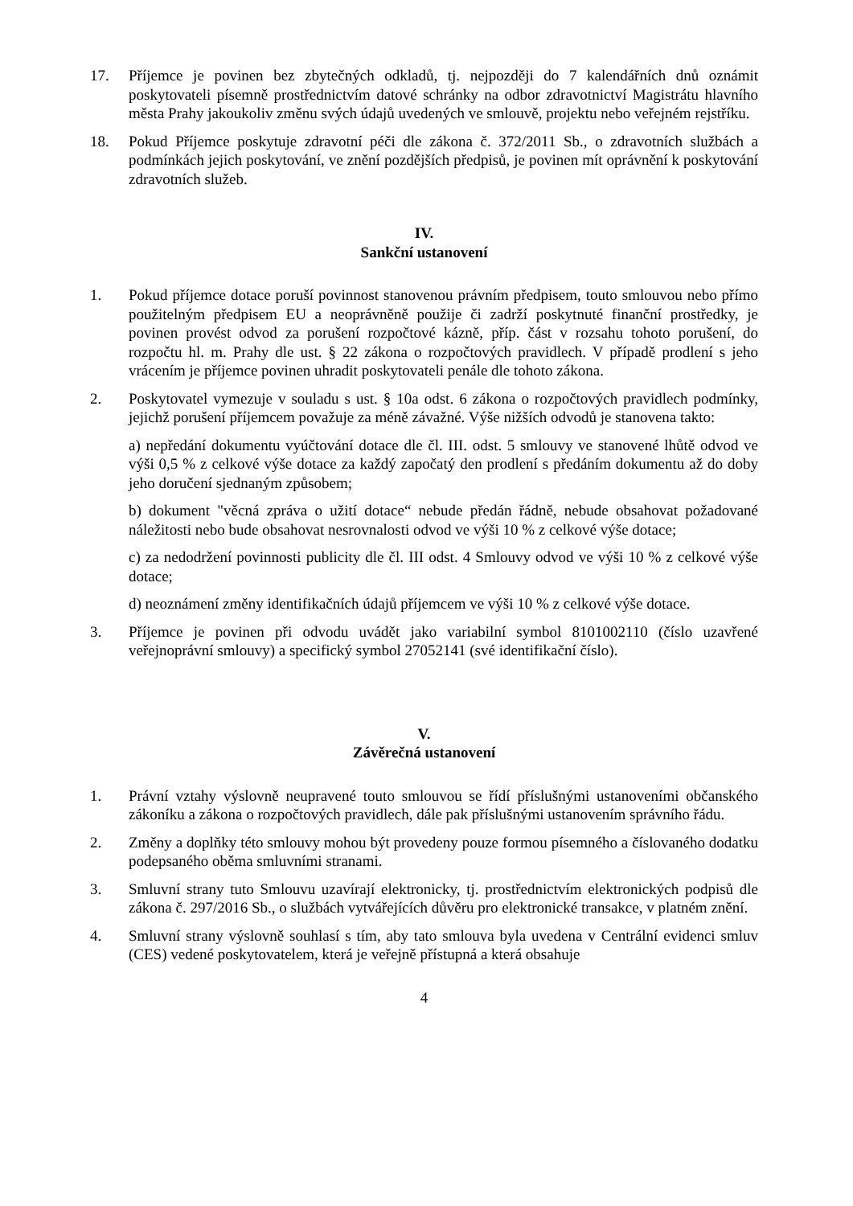17. Příjemce je povinen bez zbytečných odkladů, tj. nejpozději do 7 kalendářních dnů oznámit poskytovateli písemně prostřednictvím datové schránky na odbor zdravotnictví Magistrátu hlavního města Prahy jakoukoliv změnu svých údajů uvedených ve smlouvě, projektu nebo veřejném rejstříku.
18. Pokud Příjemce poskytuje zdravotní péči dle zákona č. 372/2011 Sb., o zdravotních službách a podmínkách jejich poskytování, ve znění pozdějších předpisů, je povinen mít oprávnění k poskytování zdravotních služeb.
IV.
Sankční ustanovení
1. Pokud příjemce dotace poruší povinnost stanovenou právním předpisem, touto smlouvou nebo přímo použitelným předpisem EU a neoprávněně použije či zadrží poskytnuté finanční prostředky, je povinen provést odvod za porušení rozpočtové kázně, příp. část v rozsahu tohoto porušení, do rozpočtu hl. m. Prahy dle ust. § 22 zákona o rozpočtových pravidlech. V případě prodlení s jeho vrácením je příjemce povinen uhradit poskytovateli penále dle tohoto zákona.
2. Poskytovatel vymezuje v souladu s ust. § 10a odst. 6 zákona o rozpočtových pravidlech podmínky, jejichž porušení příjemcem považuje za méně závažné. Výše nižších odvodů je stanovena takto:
a) nepředání dokumentu vyúčtování dotace dle čl. III. odst. 5 smlouvy ve stanovené lhůtě odvod ve výši 0,5 % z celkové výše dotace za každý započatý den prodlení s předáním dokumentu až do doby jeho doručení sjednaným způsobem;
b) dokument "věcná zpráva o užití dotace“ nebude předán řádně, nebude obsahovat požadované náležitosti nebo bude obsahovat nesrovnalosti odvod ve výši 10 % z celkové výše dotace;
c) za nedodržení povinnosti publicity dle čl. III odst. 4 Smlouvy odvod ve výši 10 % z celkové výše dotace;
d) neoznámení změny identifikačních údajů příjemcem ve výši 10 % z celkové výše dotace.
3. Příjemce je povinen při odvodu uvádět jako variabilní symbol 8101002110 (číslo uzavřené veřejnoprávní smlouvy) a specifický symbol 27052141 (své identifikační číslo).
V.
Závěrečná ustanovení
1. Právní vztahy výslovně neupravené touto smlouvou se řídí příslušnými ustanoveními občanského zákoníku a zákona o rozpočtových pravidlech, dále pak příslušnými ustanovením správního řádu.
2. Změny a doplňky této smlouvy mohou být provedeny pouze formou písemného a číslovaného dodatku podepsaného oběma smluvními stranami.
3. Smluvní strany tuto Smlouvu uzavírají elektronicky, tj. prostřednictvím elektronických podpisů dle zákona č. 297/2016 Sb., o službách vytvářejících důvěru pro elektronické transakce, v platném znění.
4. Smluvní strany výslovně souhlasí s tím, aby tato smlouva byla uvedena v Centrální evidenci smluv (CES) vedené poskytovatelem, která je veřejně přístupná a která obsahuje
4